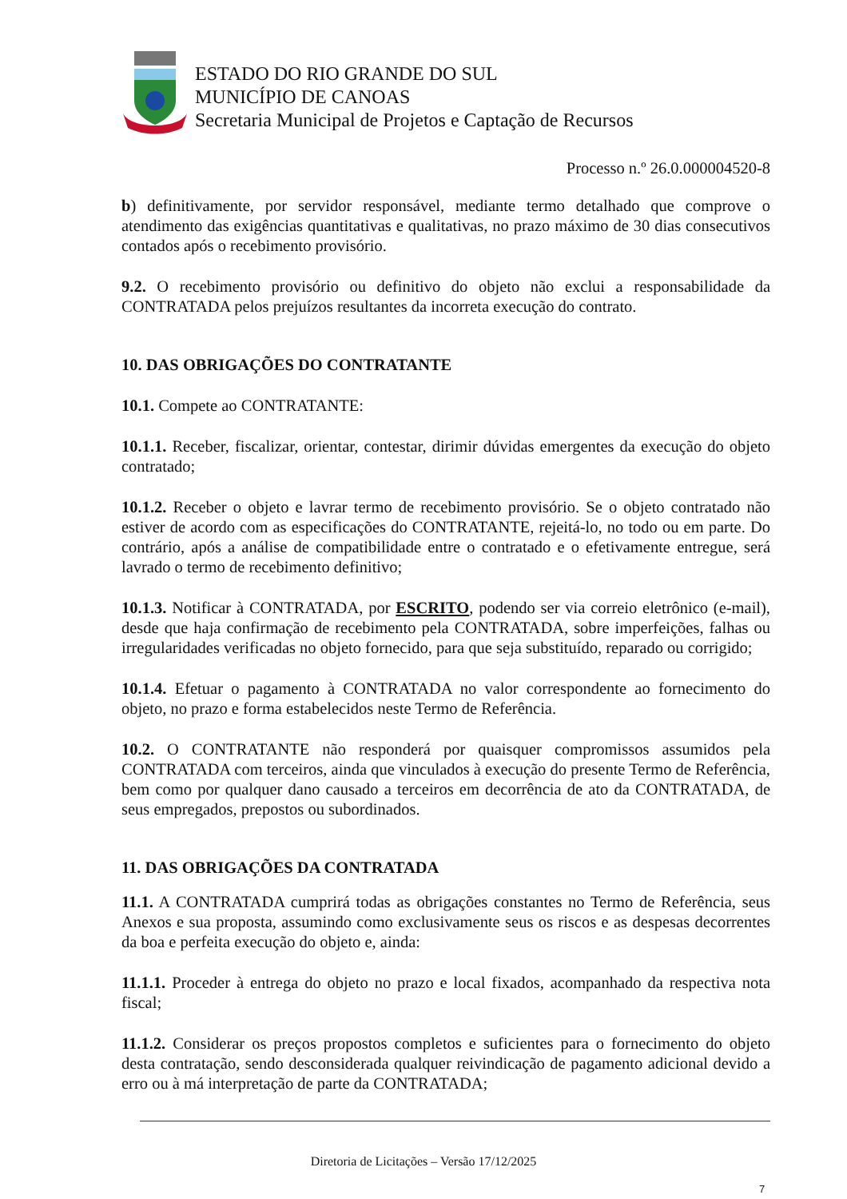ESTADO DO RIO GRANDE DO SUL
MUNICÍPIO DE CANOAS
Secretaria Municipal de Projetos e Captação de Recursos
Processo n.º 26.0.000004520-8
b) definitivamente, por servidor responsável, mediante termo detalhado que comprove o atendimento das exigências quantitativas e qualitativas, no prazo máximo de 30 dias consecutivos contados após o recebimento provisório.
9.2. O recebimento provisório ou definitivo do objeto não exclui a responsabilidade da CONTRATADA pelos prejuízos resultantes da incorreta execução do contrato.
10. DAS OBRIGAÇÕES DO CONTRATANTE
10.1. Compete ao CONTRATANTE:
10.1.1. Receber, fiscalizar, orientar, contestar, dirimir dúvidas emergentes da execução do objeto contratado;
10.1.2. Receber o objeto e lavrar termo de recebimento provisório. Se o objeto contratado não estiver de acordo com as especificações do CONTRATANTE, rejeitá-lo, no todo ou em parte. Do contrário, após a análise de compatibilidade entre o contratado e o efetivamente entregue, será lavrado o termo de recebimento definitivo;
10.1.3. Notificar à CONTRATADA, por ESCRITO, podendo ser via correio eletrônico (e-mail), desde que haja confirmação de recebimento pela CONTRATADA, sobre imperfeições, falhas ou irregularidades verificadas no objeto fornecido, para que seja substituído, reparado ou corrigido;
10.1.4. Efetuar o pagamento à CONTRATADA no valor correspondente ao fornecimento do objeto, no prazo e forma estabelecidos neste Termo de Referência.
10.2. O CONTRATANTE não responderá por quaisquer compromissos assumidos pela CONTRATADA com terceiros, ainda que vinculados à execução do presente Termo de Referência, bem como por qualquer dano causado a terceiros em decorrência de ato da CONTRATADA, de seus empregados, prepostos ou subordinados.
11. DAS OBRIGAÇÕES DA CONTRATADA
11.1. A CONTRATADA cumprirá todas as obrigações constantes no Termo de Referência, seus Anexos e sua proposta, assumindo como exclusivamente seus os riscos e as despesas decorrentes da boa e perfeita execução do objeto e, ainda:
11.1.1. Proceder à entrega do objeto no prazo e local fixados, acompanhado da respectiva nota fiscal;
11.1.2. Considerar os preços propostos completos e suficientes para o fornecimento do objeto desta contratação, sendo desconsiderada qualquer reivindicação de pagamento adicional devido a erro ou à má interpretação de parte da CONTRATADA;
Diretoria de Licitações – Versão 17/12/2025
7